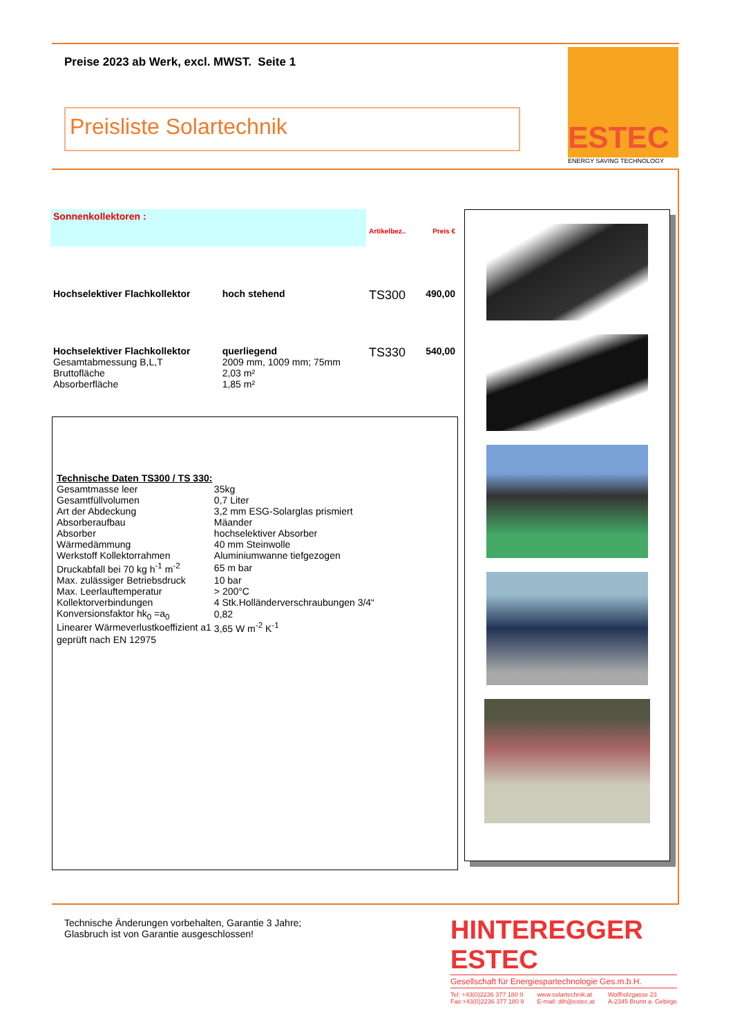Preise 2023 ab Werk, excl. MWST. Seite 1
ESTEC
ENERGY SAVING TECHNOLOGY
Preisliste Solartechnik
| Sonnenkollektoren : | | Artikelbez.. | Preis € |
| Hochselektiver Flachkollektor | hoch stehend | TS300 | 490,00 |
| Hochselektiver Flachkollektor Gesamtabmessung B,L,T Bruttofläche Absorberfläche | querliegend 2009 mm, 1009 mm; 75mm 2,03 m² 1,85 m² | TS330 | 540,00 |
| Technische Daten TS300 / TS 330: | |
| Gesamtmasse leer | 35kg |
| Gesamtfüllvolumen | 0,7 Liter |
| Art der Abdeckung | 3,2 mm ESG-Solarglas prismiert |
| Absorberaufbau | Mäander |
| Absorber | hochselektiver Absorber |
| Wärmedämmung | 40 mm Steinwolle |
| Werkstoff Kollektorrahmen | Aluminiumwanne tiefgezogen |
| Druckabfall bei 70 kg h<sup>-1</sup> m<sup>-2</sup> | 65 m bar |
| Max. zulässiger Betriebsdruck | 10 bar |
| Max. Leerlauftemperatur | > 200°C |
| Kollektorverbindungen | 4 Stk.Holländerverschraubungen 3/4“ |
| Konversionsfaktor hk<sub>0</sub> =a<sub>0</sub> | 0,82 |
| Linearer Wärmeverlustkoeffizient a1 | 3,65 W m<sup>-2</sup> K<sup>-1</sup> |
| geprüft nach EN 12975 | |
Technische Änderungen vorbehalten, Garantie 3 Jahre;
Glasbruch ist von Garantie ausgeschlossen!
HINTEREGGER ESTEC
Gesellschaft für Energiespartechnologie Ges.m.b.H.
Tel: +43(0)2236 377 180 0
Fax:+43(0)2236 377 180 9 www.solartechnik.at
E-mail: dih@estec.at Wolfholzgasse 23
A-2345 Brunn a. Gebirge